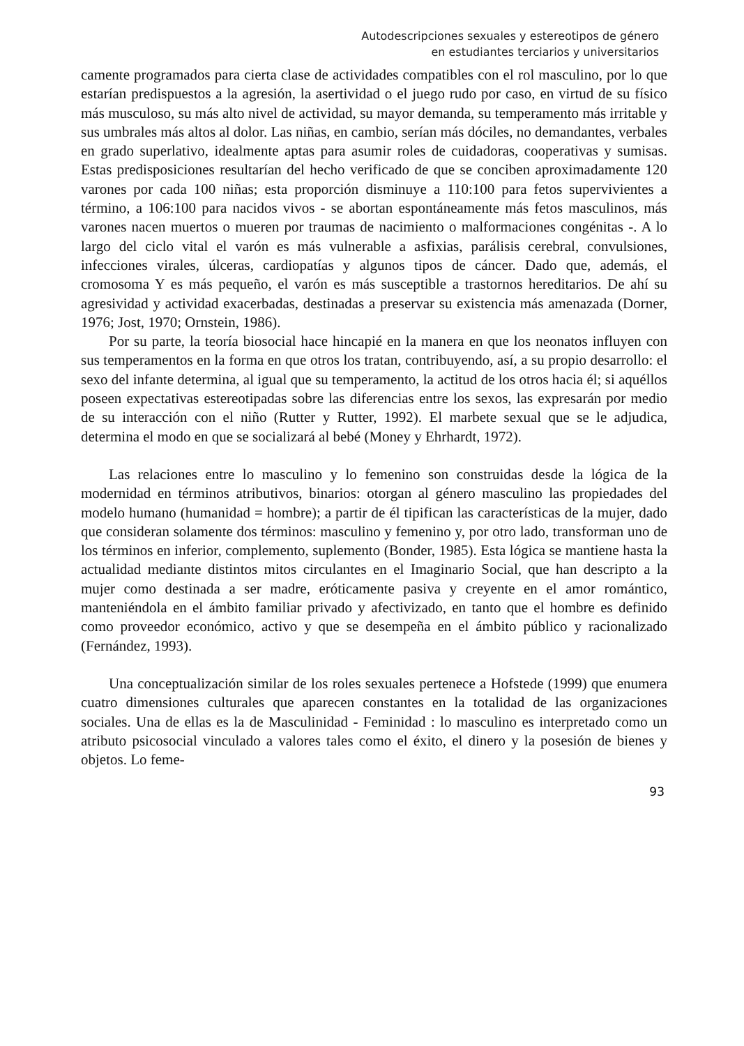Autodescripciones sexuales y estereotipos de género
en estudiantes terciarios y universitarios
camente programados para cierta clase de actividades compatibles con el rol masculino, por lo que estarían predispuestos a la agresión, la asertividad o el juego rudo por caso, en virtud de su físico más musculoso, su más alto nivel de actividad, su mayor demanda, su temperamento más irritable y sus umbrales más altos al dolor. Las niñas, en cambio, serían más dóciles, no demandantes, verbales en grado superlativo, idealmente aptas para asumir roles de cuidadoras, cooperativas y sumisas. Estas predisposiciones resultarían del hecho verificado de que se conciben aproximadamente 120 varones por cada 100 niñas; esta proporción disminuye a 110:100 para fetos supervivientes a término, a 106:100 para nacidos vivos - se abortan espontáneamente más fetos masculinos, más varones nacen muertos o mueren por traumas de nacimiento o malformaciones congénitas -. A lo largo del ciclo vital el varón es más vulnerable a asfixias, parálisis cerebral, convulsiones, infecciones virales, úlceras, cardiopatías y algunos tipos de cáncer. Dado que, además, el cromosoma Y es más pequeño, el varón es más susceptible a trastornos hereditarios. De ahí su agresividad y actividad exacerbadas, destinadas a preservar su existencia más amenazada (Dorner, 1976; Jost, 1970; Ornstein, 1986).
Por su parte, la teoría biosocial hace hincapié en la manera en que los neonatos influyen con sus temperamentos en la forma en que otros los tratan, contribuyendo, así, a su propio desarrollo: el sexo del infante determina, al igual que su temperamento, la actitud de los otros hacia él; si aquéllos poseen expectativas estereotipadas sobre las diferencias entre los sexos, las expresarán por medio de su interacción con el niño (Rutter y Rutter, 1992). El marbete sexual que se le adjudica, determina el modo en que se socializará al bebé (Money y Ehrhardt, 1972).
Las relaciones entre lo masculino y lo femenino son construidas desde la lógica de la modernidad en términos atributivos, binarios: otorgan al género masculino las propiedades del modelo humano (humanidad = hombre); a partir de él tipifican las características de la mujer, dado que consideran solamente dos términos: masculino y femenino y, por otro lado, transforman uno de los términos en inferior, complemento, suplemento (Bonder, 1985). Esta lógica se mantiene hasta la actualidad mediante distintos mitos circulantes en el Imaginario Social, que han descripto a la mujer como destinada a ser madre, eróticamente pasiva y creyente en el amor romántico, manteniéndola en el ámbito familiar privado y afectivizado, en tanto que el hombre es definido como proveedor económico, activo y que se desempeña en el ámbito público y racionalizado (Fernández, 1993).
Una conceptualización similar de los roles sexuales pertenece a Hofstede (1999) que enumera cuatro dimensiones culturales que aparecen constantes en la totalidad de las organizaciones sociales. Una de ellas es la de Masculinidad - Feminidad : lo masculino es interpretado como un atributo psicosocial vinculado a valores tales como el éxito, el dinero y la posesión de bienes y objetos. Lo feme-
93